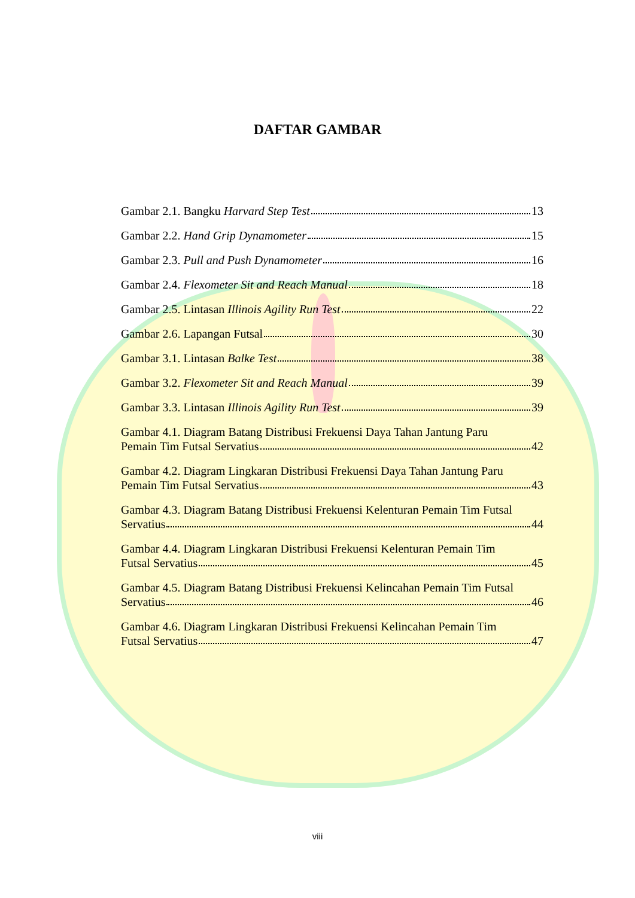DAFTAR GAMBAR
Gambar 2.1. Bangku Harvard Step Test 13
Gambar 2.2. Hand Grip Dynamometer 15
Gambar 2.3. Pull and Push Dynamometer 16
Gambar 2.4. Flexometer Sit and Reach Manual 18
Gambar 2.5. Lintasan Illinois Agility Run Test 22
Gambar 2.6. Lapangan Futsal 30
Gambar 3.1. Lintasan Balke Test 38
Gambar 3.2. Flexometer Sit and Reach Manual 39
Gambar 3.3. Lintasan Illinois Agility Run Test 39
Gambar 4.1. Diagram Batang Distribusi Frekuensi Daya Tahan Jantung Paru
Pemain Tim Futsal Servatius 42
Gambar 4.2. Diagram Lingkaran Distribusi Frekuensi Daya Tahan Jantung Paru
Pemain Tim Futsal Servatius 43
Gambar 4.3. Diagram Batang Distribusi Frekuensi Kelenturan Pemain Tim Futsal
Servatius 44
Gambar 4.4. Diagram Lingkaran Distribusi Frekuensi Kelenturan Pemain Tim
Futsal Servatius 45
Gambar 4.5. Diagram Batang Distribusi Frekuensi Kelincahan Pemain Tim Futsal
Servatius 46
Gambar 4.6. Diagram Lingkaran Distribusi Frekuensi Kelincahan Pemain Tim
Futsal Servatius 47
viii